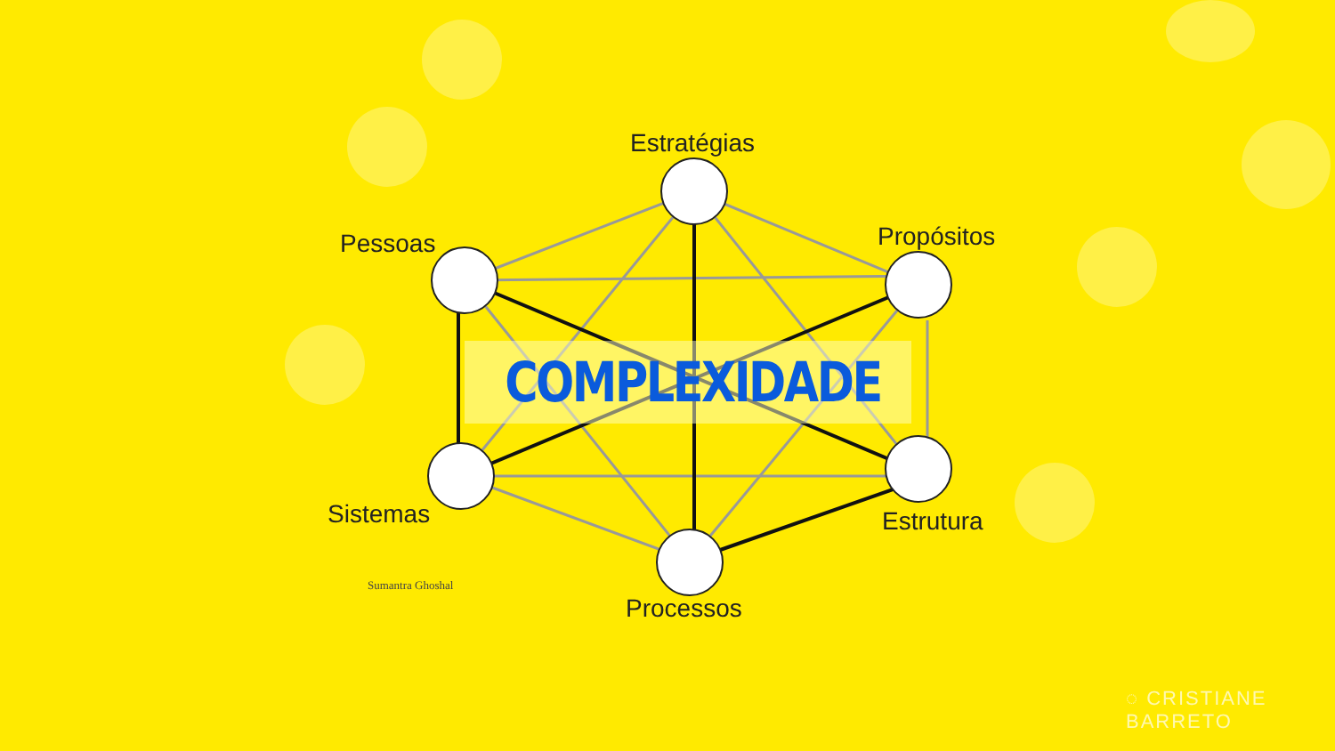Estratégias
Pessoas Propósitos
COMPLEXIDADE
Sistemas Estrutura
Processos
Sumantra Ghoshal
◌ CRISTIANE BARRETO